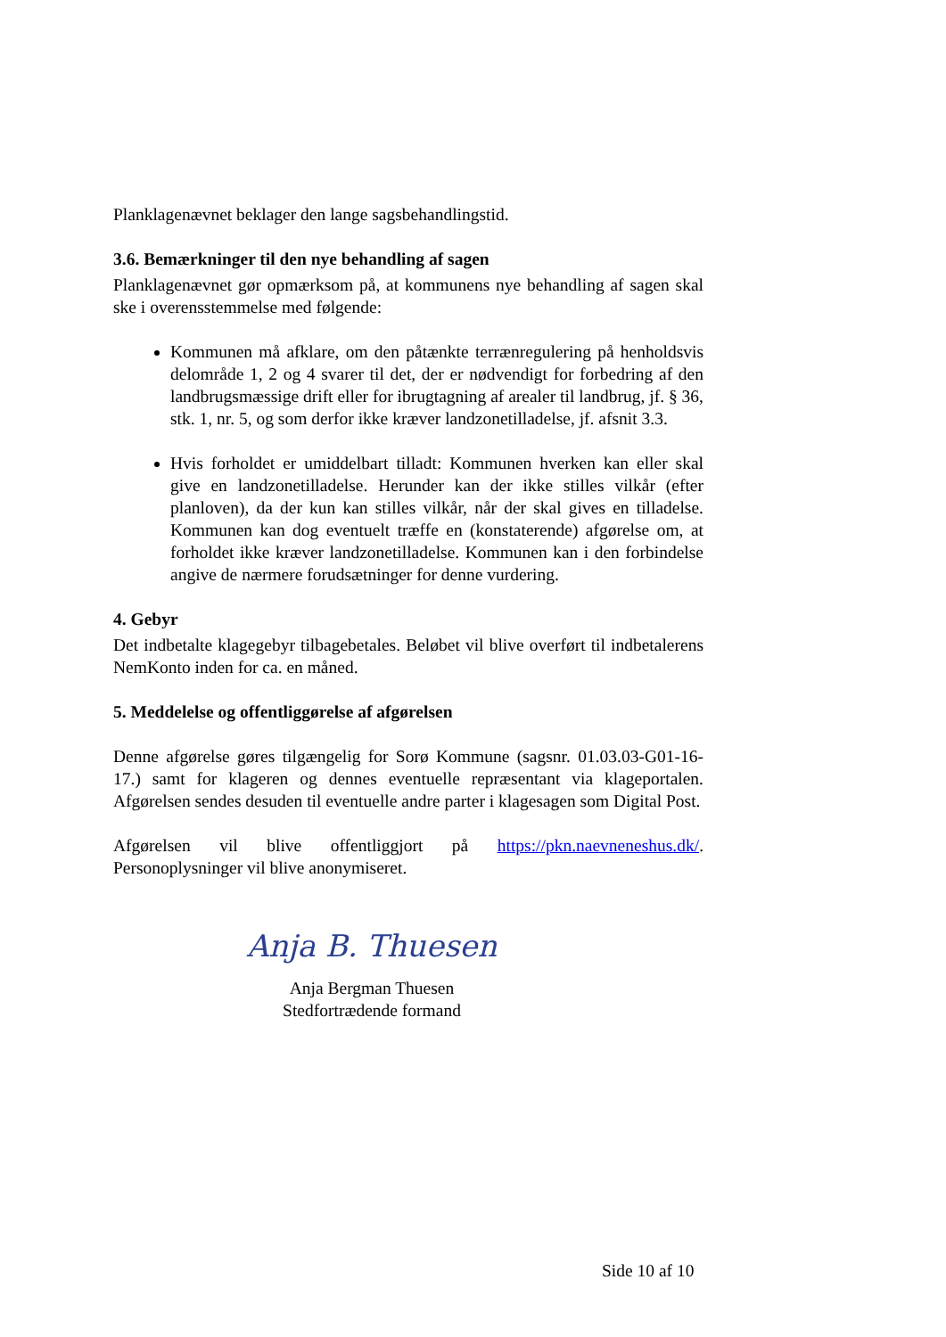Planklagenævnet beklager den lange sagsbehandlingstid.
3.6. Bemærkninger til den nye behandling af sagen
Planklagenævnet gør opmærksom på, at kommunens nye behandling af sagen skal ske i overensstemmelse med følgende:
Kommunen må afklare, om den påtænkte terrænregulering på henholdsvis delområde 1, 2 og 4 svarer til det, der er nødvendigt for forbedring af den landbrugsmæssige drift eller for ibrugtagning af arealer til landbrug, jf. § 36, stk. 1, nr. 5, og som derfor ikke kræver landzonetilladelse, jf. afsnit 3.3.
Hvis forholdet er umiddelbart tilladt: Kommunen hverken kan eller skal give en landzonetilladelse. Herunder kan der ikke stilles vilkår (efter planloven), da der kun kan stilles vilkår, når der skal gives en tilladelse. Kommunen kan dog eventuelt træffe en (konstaterende) afgørelse om, at forholdet ikke kræver landzonetilladelse. Kommunen kan i den forbindelse angive de nærmere forudsætninger for denne vurdering.
4. Gebyr
Det indbetalte klagegebyr tilbagebetales. Beløbet vil blive overført til indbetalerens NemKonto inden for ca. en måned.
5. Meddelelse og offentliggørelse af afgørelsen
Denne afgørelse gøres tilgængelig for Sorø Kommune (sagsnr. 01.03.03-G01-16-17.) samt for klageren og dennes eventuelle repræsentant via klageportalen. Afgørelsen sendes desuden til eventuelle andre parter i klagesagen som Digital Post.
Afgørelsen vil blive offentliggjort på https://pkn.naevneneshus.dk/. Personoplysninger vil blive anonymiseret.
Anja B. Thuesen
Anja Bergman Thuesen
Stedfortrædende formand
Side 10 af 10